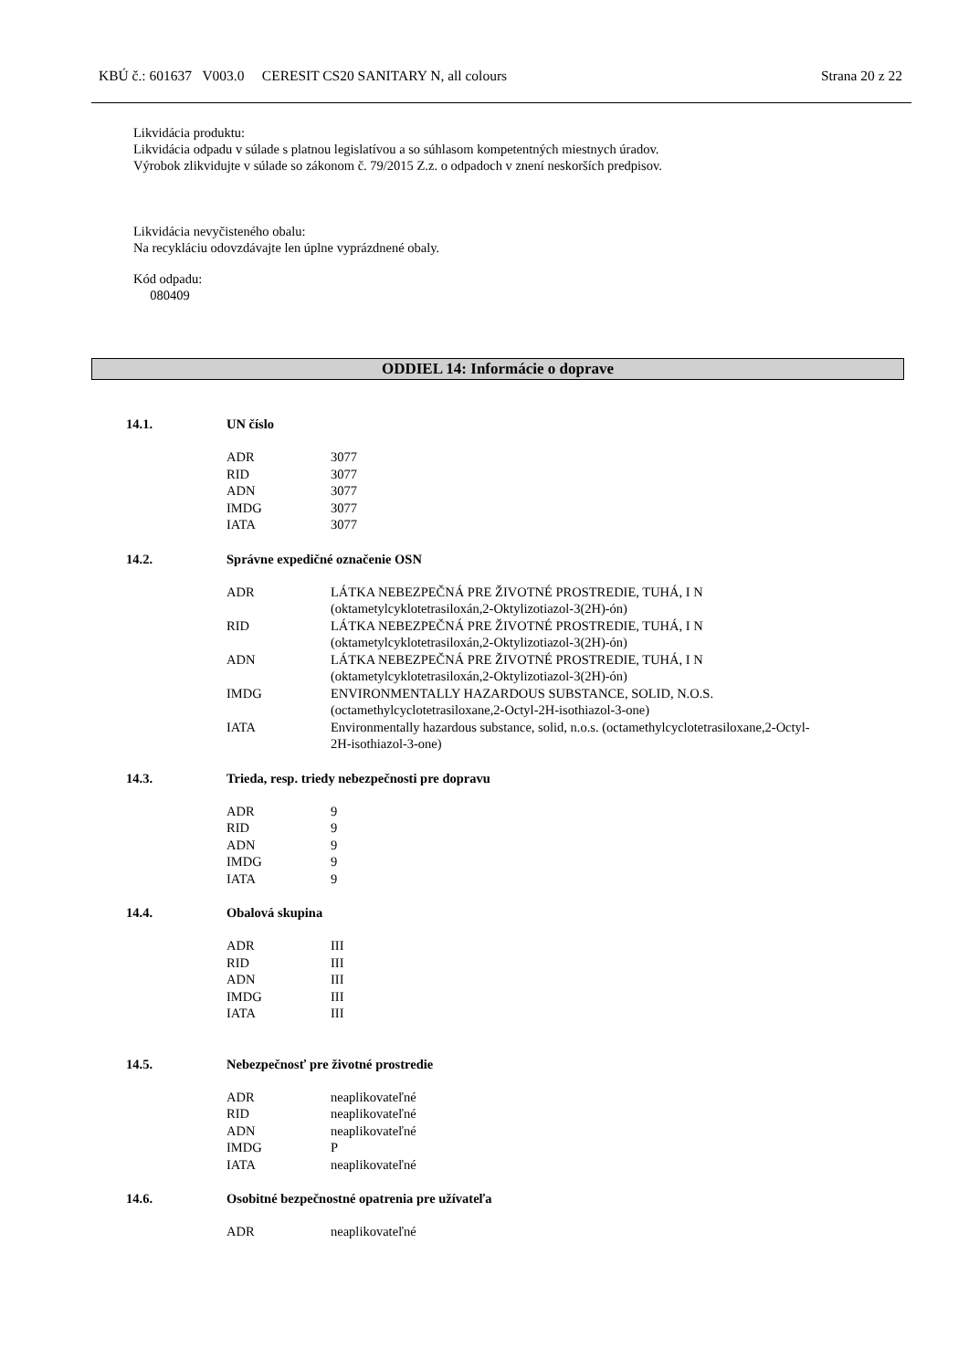KBÚ č.: 601637 V003.0 CERESIT CS20 SANITARY N, all colours Strana 20 z 22
Likvidácia produktu:
Likvidácia odpadu v súlade s platnou legislatívou a so súhlasom kompetentných miestnych úradov.
Výrobok zlikvidujte v súlade so zákonom č. 79/2015 Z.z. o odpadoch v znení neskorších predpisov.
Likvidácia nevyčisteného obalu:
Na recykláciu odovzdávajte len úplne vyprázdnené obaly.
Kód odpadu:
080409
ODDIEL 14: Informácie o doprave
14.1. UN číslo
| ADR | 3077 |
| RID | 3077 |
| ADN | 3077 |
| IMDG | 3077 |
| IATA | 3077 |
14.2. Správne expedičné označenie OSN
| ADR | LÁTKA NEBEZPEČNÁ PRE ŽIVOTNÉ PROSTREDIE, TUHÁ, I N (oktametylcyklotetrasiloxán,2-Oktylizotiazol-3(2H)-ón) |
| RID | LÁTKA NEBEZPEČNÁ PRE ŽIVOTNÉ PROSTREDIE, TUHÁ, I N (oktametylcyklotetrasiloxán,2-Oktylizotiazol-3(2H)-ón) |
| ADN | LÁTKA NEBEZPEČNÁ PRE ŽIVOTNÉ PROSTREDIE, TUHÁ, I N (oktametylcyklotetrasiloxán,2-Oktylizotiazol-3(2H)-ón) |
| IMDG | ENVIRONMENTALLY HAZARDOUS SUBSTANCE, SOLID, N.O.S. (octamethylcyclotetrasiloxane,2-Octyl-2H-isothiazol-3-one) |
| IATA | Environmentally hazardous substance, solid, n.o.s. (octamethylcyclotetrasiloxane,2-Octyl-2H-isothiazol-3-one) |
14.3. Trieda, resp. triedy nebezpečnosti pre dopravu
| ADR | 9 |
| RID | 9 |
| ADN | 9 |
| IMDG | 9 |
| IATA | 9 |
14.4. Obalová skupina
| ADR | III |
| RID | III |
| ADN | III |
| IMDG | III |
| IATA | III |
14.5. Nebezpečnosť pre životné prostredie
| ADR | neaplikovateľné |
| RID | neaplikovateľné |
| ADN | neaplikovateľné |
| IMDG | P |
| IATA | neaplikovateľné |
14.6. Osobitné bezpečnostné opatrenia pre užívateľa
| ADR | neaplikovateľné |